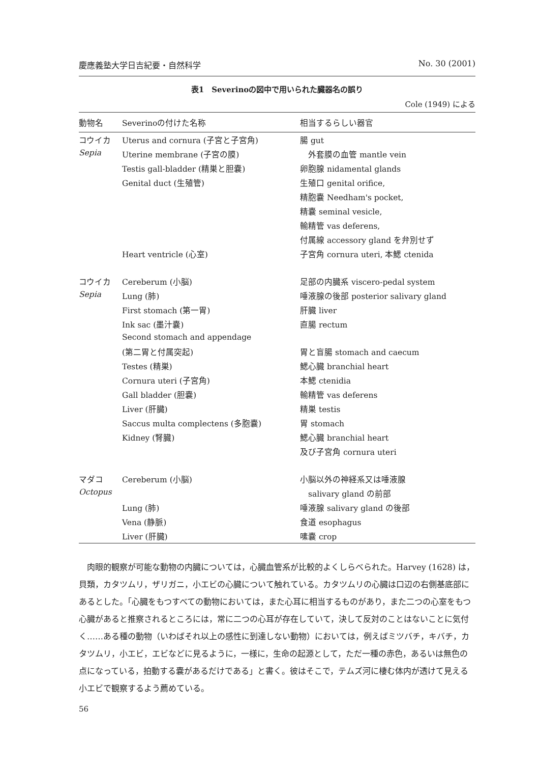慶應義塾大学日吉紀要・自然科学 No. 30 (2001)
表1　Severinoの図中で用いられた臓器名の誤り
Cole (1949) による
| 動物名 | Severinoの付けた名称 | 相当するらしい器官 |
| --- | --- | --- |
| コウイカ | Uterus and cornura (子宮と子宮角) | 腸 gut |
| Sepia | Uterine membrane (子宮の膜) | 外套膜の血管 mantle vein |
| | Testis gall-bladder (精巣と胆嚢) | 卵胞腺 nidamental glands |
| | Genital duct (生殖管) | 生殖口 genital orifice, |
| | | 精胞嚢 Needham's pocket, |
| | | 精嚢 seminal vesicle, |
| | | 輸精管 vas deferens, |
| | | 付属線 accessory gland を弁別せず |
| | Heart ventricle (心室) | 子宮角 cornura uteri, 本鰓 ctenida |
| コウイカ | Cereberum (小脳) | 足部の内臓系 viscero-pedal system |
| Sepia | Lung (肺) | 唾液腺の後部 posterior salivary gland |
| | First stomach (第一胃) | 肝臓 liver |
| | Ink sac (墨汁嚢) | 直腸 rectum |
| | Second stomach and appendage | |
| | (第二胃と付属突起) | 胃と盲腸 stomach and caecum |
| | Testes (精巣) | 鰓心臓 branchial heart |
| | Cornura uteri (子宮角) | 本鰓 ctenidia |
| | Gall bladder (胆嚢) | 輸精管 vas deferens |
| | Liver (肝臓) | 精巣 testis |
| | Saccus multa complectens (多胞嚢) | 胃 stomach |
| | Kidney (腎臓) | 鰓心臓 branchial heart |
| | | 及び子宮角 cornura uteri |
| マダコ | Cereberum (小脳) | 小脳以外の神経系又は唾液腺 |
| Octopus | | salivary gland の前部 |
| | Lung (肺) | 唾液腺 salivary gland の後部 |
| | Vena (静脈) | 食道 esophagus |
| | Liver (肝臓) | 嗉嚢 crop |
　肉眼的観察が可能な動物の内臓については，心臓血管系が比較的よくしらべられた。Harvey (1628) は，貝類，カタツムリ，ザリガニ，小エビの心臓について触れている。カタツムリの心臓は口辺の右側基底部にあるとした。「心臓をもつすべての動物においては，また心耳に相当するものがあり，また二つの心室をもつ心臓があると推察されるところには，常に二つの心耳が存在していて，決して反対のことはないことに気付く……ある種の動物（いわばそれ以上の感性に到達しない動物）においては，例えばミツバチ，キバチ，カタツムリ，小エビ，エビなどに見るように，一様に，生命の起源として，ただ一種の赤色，あるいは無色の点になっている，拍動する嚢があるだけである」と書く。彼はそこで，テムズ河に棲む体内が透けて見える小エビで観察するよう薦めている。
56